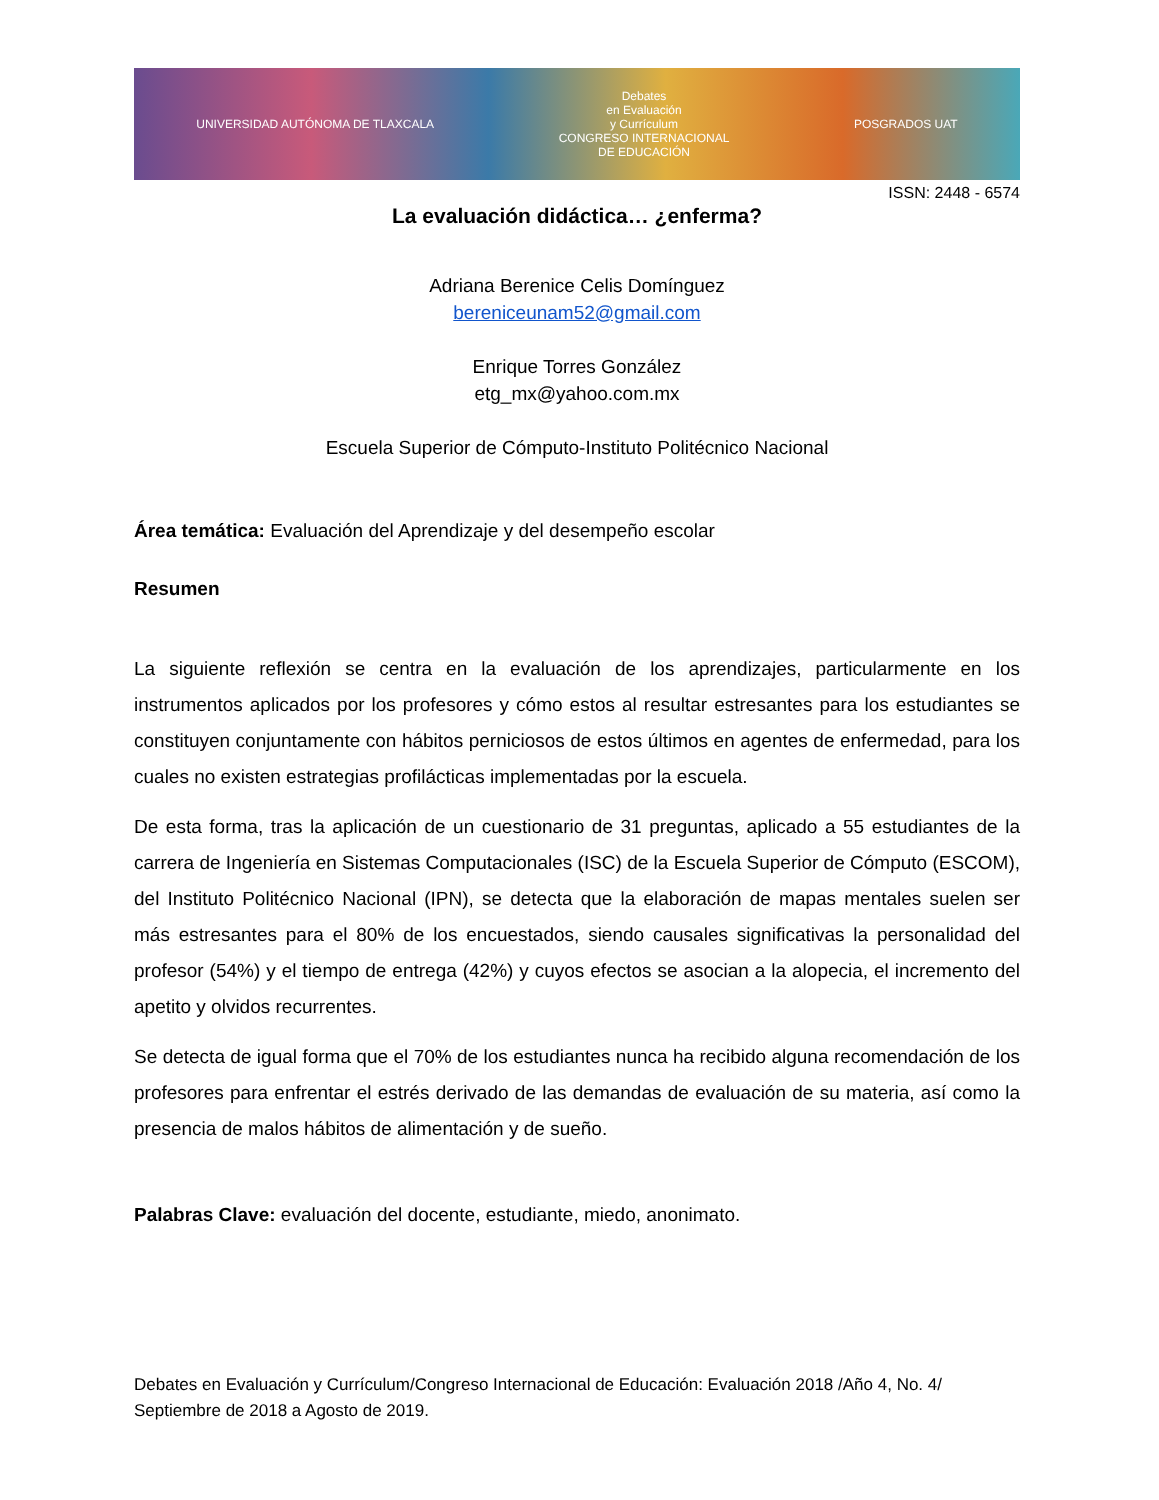UNIVERSIDAD AUTÓNOMA DE TLAXCALA
Debates
en Evaluación
y Currículum
CONGRESO INTERNACIONAL
DE EDUCACIÓN
POSGRADOS UAT
ISSN: 2448 - 6574
La evaluación didáctica… ¿enferma?
Adriana Berenice Celis Domínguez
bereniceunam52@gmail.com
Enrique Torres González
etg_mx@yahoo.com.mx
Escuela Superior de Cómputo-Instituto Politécnico Nacional
Área temática: Evaluación del Aprendizaje y del desempeño escolar
Resumen
La siguiente reflexión se centra en la evaluación de los aprendizajes, particularmente en los instrumentos aplicados por los profesores y cómo estos al resultar estresantes para los estudiantes se constituyen conjuntamente con hábitos perniciosos de estos últimos en agentes de enfermedad, para los cuales no existen estrategias profilácticas implementadas por la escuela.
De esta forma, tras la aplicación de un cuestionario de 31 preguntas, aplicado a 55 estudiantes de la carrera de Ingeniería en Sistemas Computacionales (ISC) de la Escuela Superior de Cómputo (ESCOM), del Instituto Politécnico Nacional (IPN), se detecta que la elaboración de mapas mentales suelen ser más estresantes para el 80% de los encuestados, siendo causales significativas la personalidad del profesor (54%) y el tiempo de entrega (42%) y cuyos efectos se asocian a la alopecia, el incremento del apetito y olvidos recurrentes.
Se detecta de igual forma que el 70% de los estudiantes nunca ha recibido alguna recomendación de los profesores para enfrentar el estrés derivado de las demandas de evaluación de su materia, así como la presencia de malos hábitos de alimentación y de sueño.
Palabras Clave: evaluación del docente, estudiante, miedo, anonimato.
Debates en Evaluación y Currículum/Congreso Internacional de Educación: Evaluación 2018 /Año 4, No. 4/ Septiembre de 2018 a Agosto de 2019.